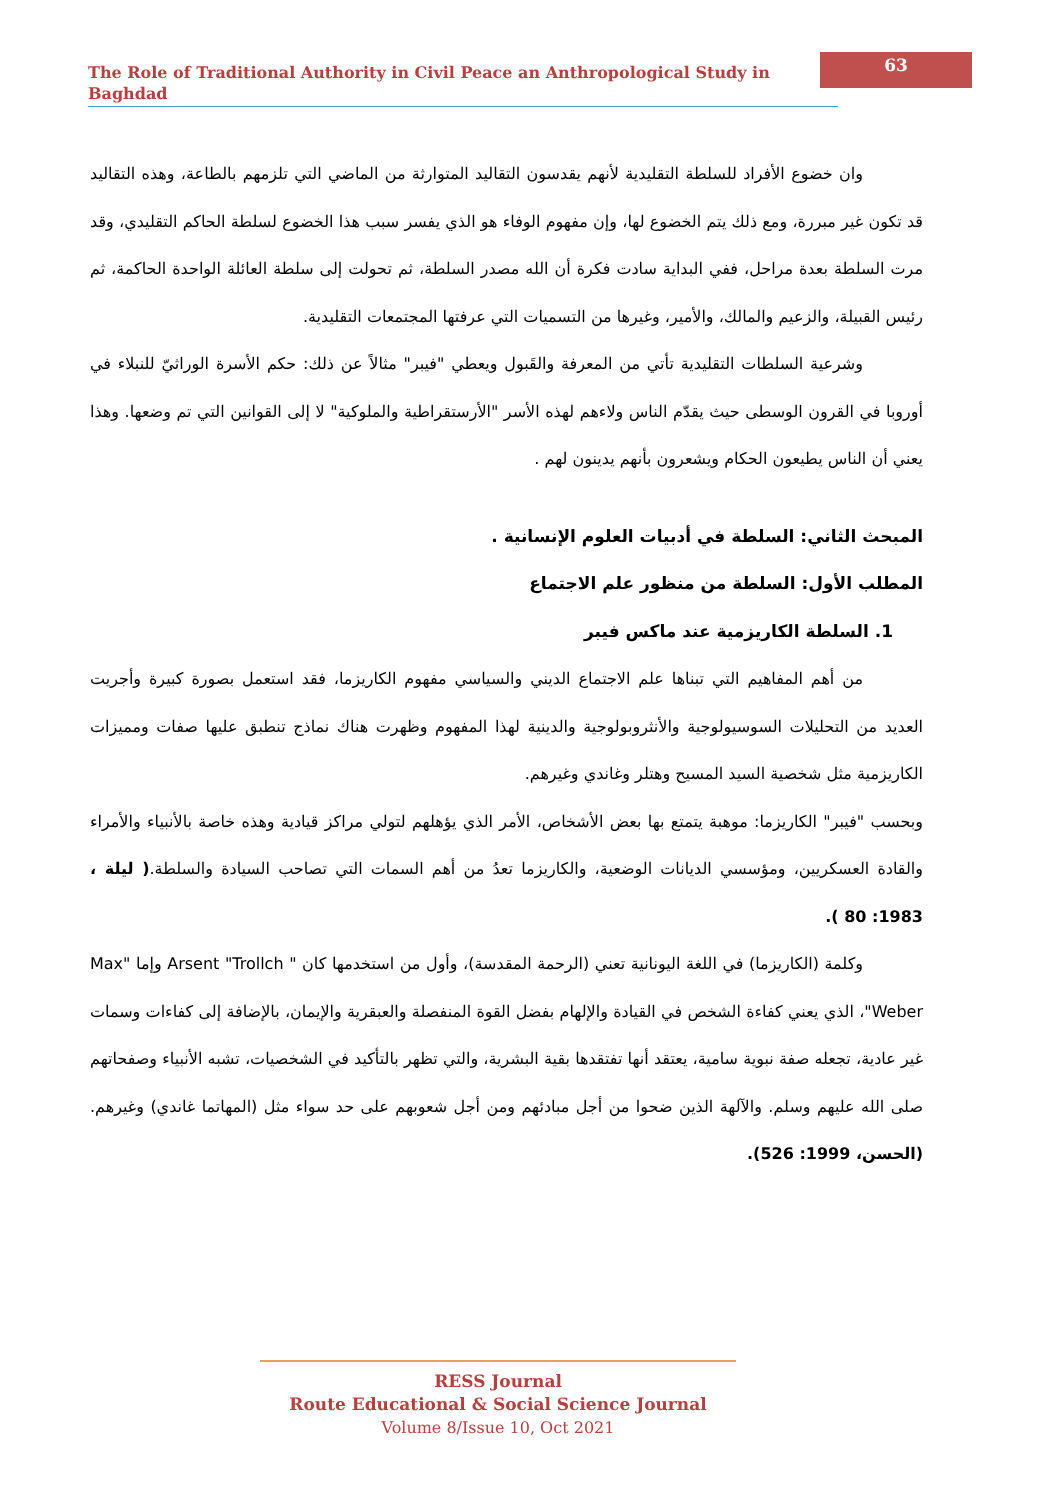The Role of Traditional Authority in Civil Peace an Anthropological Study in Baghdad
63
وان خضوع الأفراد للسلطة التقليدية لأنهم يقدسون التقاليد المتوارثة من الماضي التي تلزمهم بالطاعة، وهذه التقاليد قد تكون غير مبررة، ومع ذلك يتم الخضوع لها، وإن مفهوم الوفاء هو الذي يفسر سبب هذا الخضوع لسلطة الحاكم التقليدي، وقد مرت السلطة بعدة مراحل، ففي البداية سادت فكرة أن الله مصدر السلطة، ثم تحولت إلى سلطة العائلة الواحدة الحاكمة، ثم رئيس القبيلة، والزعيم والمالك، والأمير، وغيرها من التسميات التي عرفتها المجتمعات التقليدية.
وشرعية السلطات التقليدية تأتي من المعرفة والقَبول ويعطي "فيبر" مثالاً عن ذلك: حكم الأسرة الوراثيّ للنبلاء في أوروبا في القرون الوسطى حيث يقدّم الناس ولاءهم لهذه الأسر "الأرستقراطية والملوكية" لا إلى القوانين التي تم وضعها. وهذا يعني أن الناس يطيعون الحكام ويشعرون بأنهم يدينون لهم .
المبحث الثاني: السلطة في أدبيات العلوم الإنسانية .
المطلب الأول: السلطة من منظور علم الاجتماع
1. السلطة الكاريزمية عند ماكس فيبر
من أهم المفاهيم التي تبناها علم الاجتماع الديني والسياسي مفهوم الكاريزما، فقد استعمل بصورة كبيرة وأجريت العديد من التحليلات السوسيولوجية والأنثروبولوجية والدينية لهذا المفهوم وظهرت هناك نماذج تنطبق عليها صفات ومميزات الكاريزمية مثل شخصية السيد المسيح وهتلر وغاندي وغيرهم.
وبحسب "فيبر" الكاريزما: موهبة يتمتع بها بعض الأشخاص، الأمر الذي يؤهلهم لتولي مراكز قيادية وهذه خاصة بالأنبياء والأمراء والقادة العسكريين، ومؤسسي الديانات الوضعية، والكاريزما تعدُ من أهم السمات التي تصاحب السيادة والسلطة.( ليلة ، 1983: 80 ).
وكلمة (الكاريزما) في اللغة اليونانية تعني (الرحمة المقدسة)، وأول من استخدمها كان " Arsent "Trollch وإما "Max Weber"، الذي يعني كفاءة الشخص في القيادة والإلهام بفضل القوة المنفصلة والعبقرية والإيمان، بالإضافة إلى كفاءات وسمات غير عادية، تجعله صفة نبوية سامية، يعتقد أنها تفتقدها بقية البشرية، والتي تظهر بالتأكيد في الشخصيات، تشبه الأنبياء وصفحاتهم صلى الله عليهم وسلم. والآلهة الذين ضحوا من أجل مبادئهم ومن أجل شعوبهم على حد سواء مثل (المهاتما غاندي) وغيرهم. (الحسن، 1999: 526).
RESS Journal
Route Educational & Social Science Journal
Volume 8/Issue 10, Oct 2021